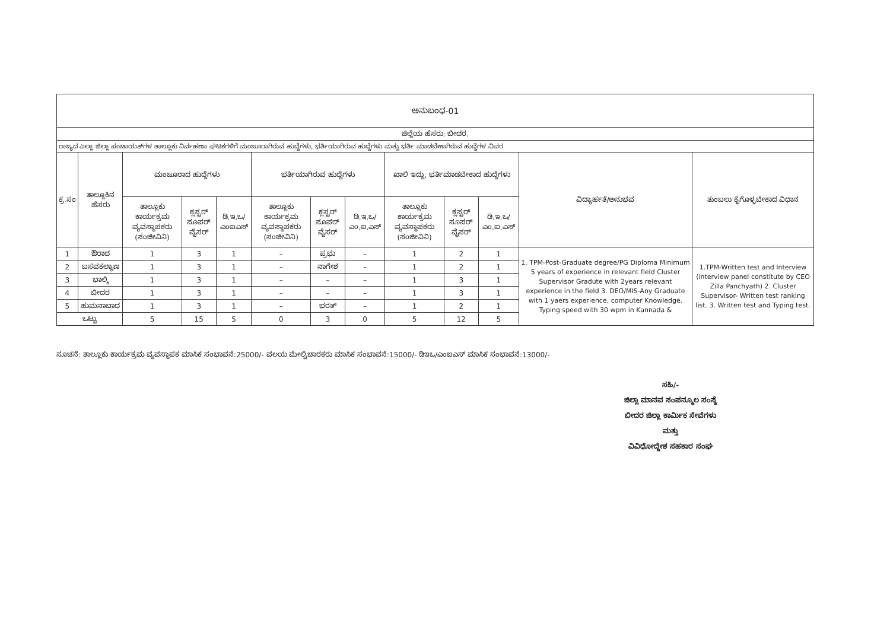| ಅನುಬಂಧ-01 | | | | | | | | | | | | |
| ಜಿಲ್ಲೆಯ ಹೆಸರು: ಬೀದರ. | | | | | | | | | | | | |
| ರಾಜ್ಯದ ಎಲ್ಲಾ ಜಿಲ್ಲಾ ಪಂಚಾಯತ್‌ಗಳ ತಾಲ್ಲೂಕು ನಿರ್ವಹಣಾ ಘಟಕಗಳಿಗೆ ಮಂಜೂರಾಗಿರುವ ಹುದ್ದೆಗಳು, ಭರ್ತಿಯಾಗಿರುವ ಹುದ್ದೆಗಳು ಮತ್ತು ಭರ್ತಿ ಮಾಡಬೇಕಾಗಿರುವ ಹುದ್ದೆಗಳ ವಿವರ | | | | | | | | | | | | |
| ಕ್ರ.ಸಂ | ತಾಲ್ಲೂಕಿನ ಹೆಸರು | ಮಂಜೂರಾದ ಹುದ್ದೆಗಳು | | | ಭರ್ತಿಯಾಗಿರುವ ಹುದ್ದೆಗಳು | | | ಖಾಲಿ ಇದ್ದು, ಭರ್ತಿಮಾಡಬೇಕಾದ ಹುದ್ದೆಗಳು | | | ವಿದ್ಯಾರ್ಹತೆ/ಅನುಭವ | ತುಂಬಲು ಕೈಗೊಳ್ಳಬೇಕಾದ ವಿಧಾನ |
| | | ತಾಲ್ಲೂಕು ಕಾರ್ಯಕ್ರಮ ವ್ಯವಸ್ಥಾಪಕರು (ಸಂಜೀವಿನಿ) | ಕ್ಲಸ್ಟರ್ ಸೂಪರ್ ವೈಸರ್ | ಡಿ.ಇ.ಒ/ಎಂಐಎಸ್ | ತಾಲ್ಲೂಕು ಕಾರ್ಯಕ್ರಮ ವ್ಯವಸ್ಥಾಪಕರು (ಸಂಜೀವಿನಿ) | ಕ್ಲಸ್ಟರ್ ಸೂಪರ್ ವೈಸರ್ | ಡಿ.ಇ.ಒ/ಎಂ.ಐ.ಎಸ್ | ತಾಲ್ಲೂಕು ಕಾರ್ಯಕ್ರಮ ವ್ಯವಸ್ಥಾಪಕರು (ಸಂಜೀವಿನಿ) | ಕ್ಲಸ್ಟರ್ ಸೂಪರ್ ವೈಸರ್ | ಡಿ.ಇ.ಒ/ ಎಂ.ಐ.ಎಸ್ | | |
| 1 | ಔರಾದ | 1 | 3 | 1 | – | ಪ್ರಭು | – | 1 | 2 | 1 | 1. TPM-Post-Graduate degree/PG Diploma Minimum 5 years of experience in relevant field Cluster Supervisor Gradute with 2years relevant experience in the field 3. DEO/MIS-Any Graduate with 1 yaers experience, computer Knowledge. Typing speed with 30 wpm in Kannada & | 1.TPM-Written test and Interview (interview panel constitute by CEO Zilla Panchyath) 2. Cluster Supervisor- Written test ranking list. 3. Written test and Typing test. |
| 2 | ಬಸವಕಲ್ಯಾಣ | 1 | 3 | 1 | – | ನಾಗೇಶ | – | 1 | 2 | 1 | | |
| 3 | ಭಾಲ್ಕಿ | 1 | 3 | 1 | – | – | – | 1 | 3 | 1 | | |
| 4 | ಬೀದರ | 1 | 3 | 1 | – | – | – | 1 | 3 | 1 | | |
| 5 | ಹುಮನಾಬಾದ | 1 | 3 | 1 | – | ಭರತ್ | – | 1 | 2 | 1 | | |
| ಒಟ್ಟು | | 5 | 15 | 5 | 0 | 3 | 0 | 5 | 12 | 5 | | |
ಸೂಚನೆ: ತಾಲ್ಲೂಕು ಕಾರ್ಯಕ್ರಮ ವ್ಯವಸ್ಥಾಪಕ ಮಾಸಿಕ ಸಂಭಾವನೆ:25000/- ವಲಯ ಮೇಲ್ವಿಚಾರಕರು ಮಾಸಿಕ ಸಂಭಾವನೆ:15000/- ಡಿಇಒ/ಎಂಐಎಸ್ ಮಾಸಿಕ ಸಂಭಾವನೆ:13000/-
ಸಹಿ/-
ಜಿಲ್ಲಾ ಮಾನವ ಸಂಪನ್ಮೂಲ ಸಂಸ್ಥೆ
ಬೀದರ ಜಿಲ್ಲಾ ಕಾರ್ಮಿಕ ಸೇವೆಗಳು ಮತ್ತು
ವಿವಿಧೋದ್ದೇಶ ಸಹಕಾರ ಸಂಘ